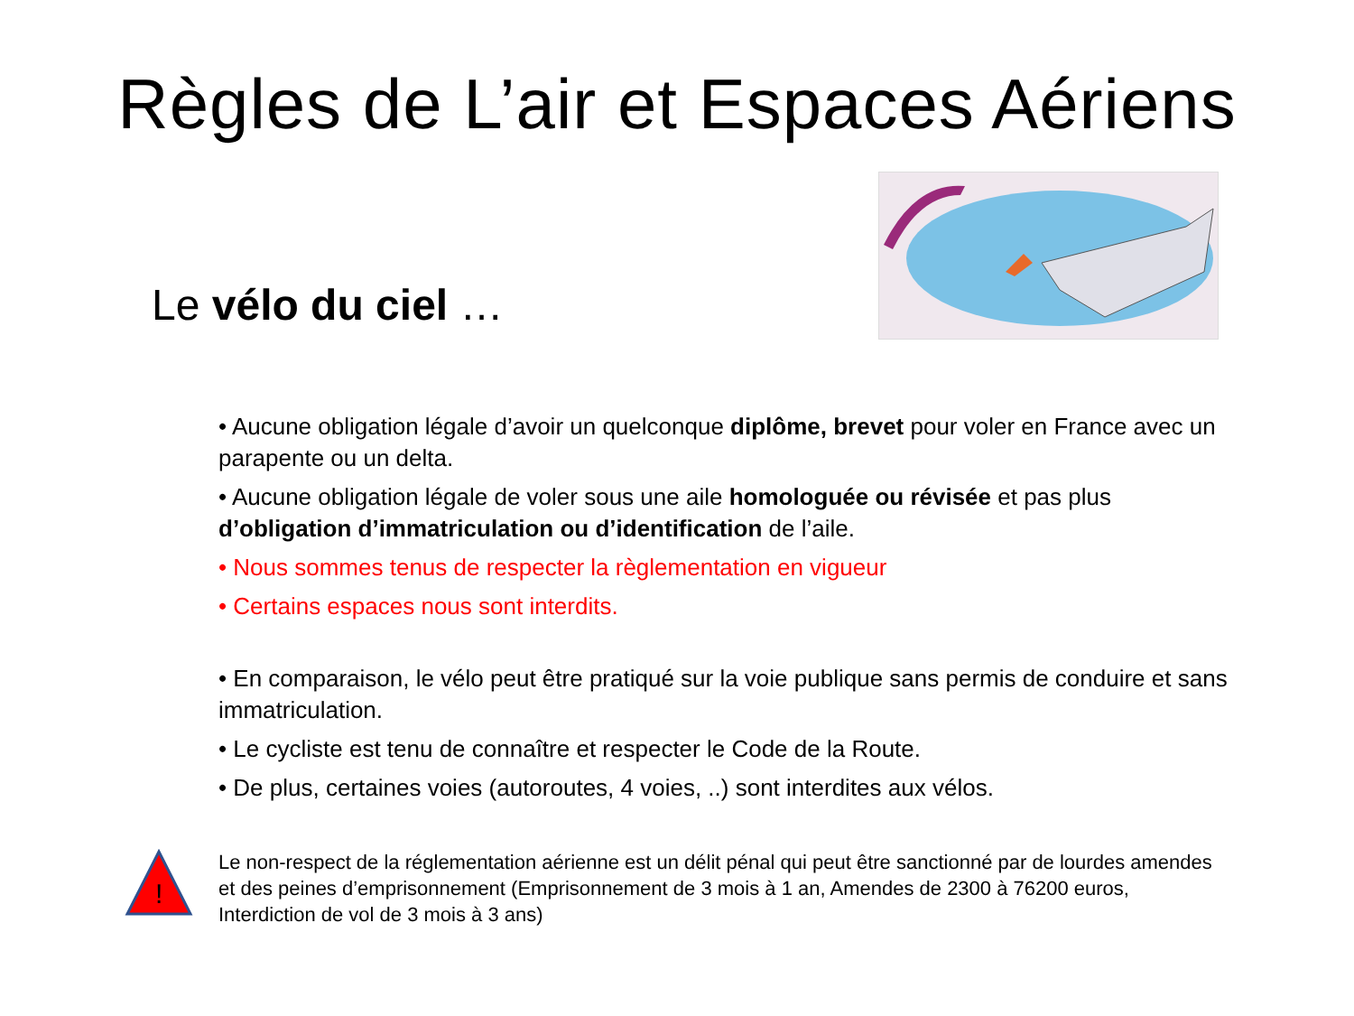Règles de L’air et Espaces Aériens
Le vélo du ciel …
• Aucune obligation légale d’avoir un quelconque diplôme, brevet pour voler en France avec un parapente ou un delta.
• Aucune obligation légale de voler sous une aile homologuée ou révisée et pas plus d’obligation d’immatriculation ou d’identification de l’aile.
• Nous sommes tenus de respecter la règlementation en vigueur
• Certains espaces nous sont interdits.
• En comparaison, le vélo peut être pratiqué sur la voie publique sans permis de conduire et sans immatriculation.
• Le cycliste est tenu de connaître et respecter le Code de la Route.
• De plus, certaines voies (autoroutes, 4 voies, ..) sont interdites aux vélos.
!
Le non-respect de la réglementation aérienne est un délit pénal qui peut être sanctionné par de lourdes amendes et des peines d’emprisonnement (Emprisonnement de 3 mois à 1 an, Amendes de 2300 à 76200 euros, Interdiction de vol de 3 mois à 3 ans)